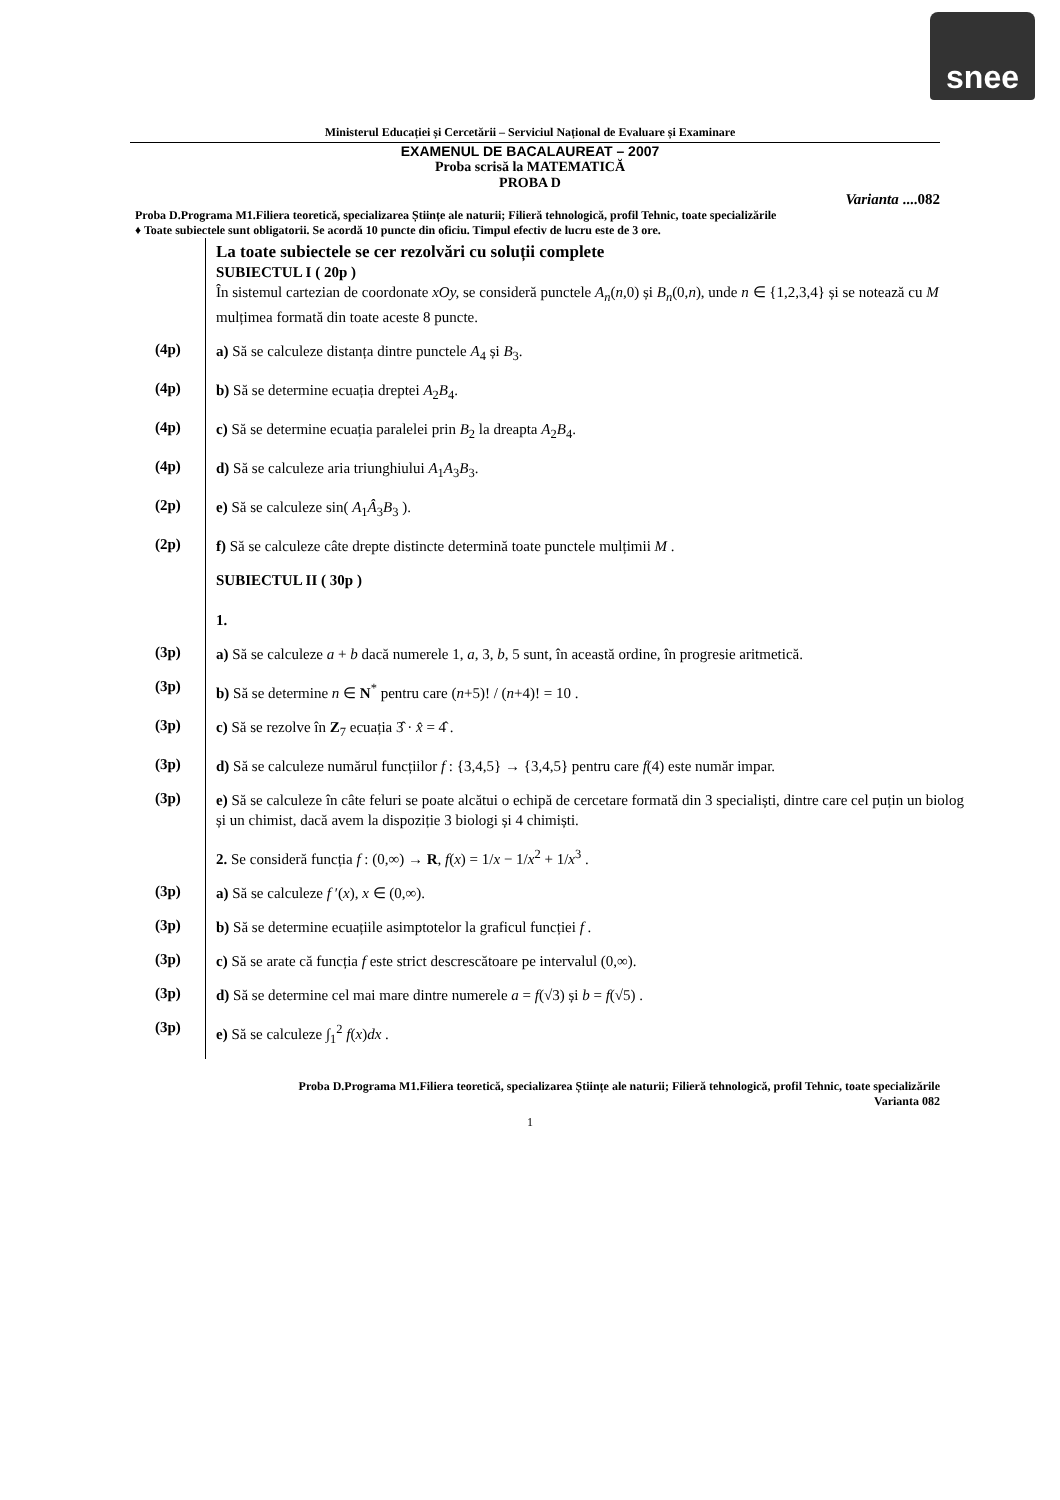snee
Ministerul Educației și Cercetării – Serviciul Național de Evaluare și Examinare
EXAMENUL DE BACALAUREAT – 2007
Proba scrisă la MATEMATICĂ
PROBA D
Varianta ....082
Proba D.Programa M1.Filiera teoretică, specializarea Științe ale naturii; Filieră tehnologică, profil Tehnic, toate specializările
♦ Toate subiectele sunt obligatorii. Se acordă 10 puncte din oficiu. Timpul efectiv de lucru este de 3 ore.
La toate subiectele se cer rezolvări cu soluții complete
SUBIECTUL I ( 20p )
În sistemul cartezian de coordonate xOy, se consideră punctele A<sub>n</sub>(n,0) și B<sub>n</sub>(0,n), unde n ∈ {1,2,3,4} și se notează cu M mulțimea formată din toate aceste 8 puncte.
(4p)
a) Să se calculeze distanța dintre punctele A<sub>4</sub> și B<sub>3</sub>.
(4p)
b) Să se determine ecuația dreptei A<sub>2</sub>B<sub>4</sub>.
(4p)
c) Să se determine ecuația paralelei prin B<sub>2</sub> la dreapta A<sub>2</sub>B<sub>4</sub>.
(4p)
d) Să se calculeze aria triunghiului A<sub>1</sub>A<sub>3</sub>B<sub>3</sub>.
(2p)
e) Să se calculeze sin( A<sub>1</sub>Â<sub>3</sub>B<sub>3</sub> ).
(2p)
f) Să se calculeze câte drepte distincte determină toate punctele mulțimii M .
SUBIECTUL II ( 30p )
1.
(3p)
a) Să se calculeze a + b dacă numerele 1, a, 3, b, 5 sunt, în această ordine, în progresie aritmetică.
(3p)
b) Să se determine n ∈ N<sup>*</sup> pentru care (n+5)! / (n+4)! = 10 .
(3p)
c) Să se rezolve în Z<sub>7</sub> ecuația 3̂ · x̂ = 4̂ .
(3p)
d) Să se calculeze numărul funcțiilor f : {3,4,5} → {3,4,5} pentru care f(4) este număr impar.
(3p)
e) Să se calculeze în câte feluri se poate alcătui o echipă de cercetare formată din 3 specialiști, dintre care cel puțin un biolog și un chimist, dacă avem la dispoziție 3 biologi și 4 chimiști.
2. Se consideră funcția f : (0,∞) → R, f(x) = 1/x − 1/x<sup>2</sup> + 1/x<sup>3</sup> .
(3p)
a) Să se calculeze f ′(x), x ∈ (0,∞).
(3p)
b) Să se determine ecuațiile asimptotelor la graficul funcției f .
(3p)
c) Să se arate că funcția f este strict descrescătoare pe intervalul (0,∞).
(3p)
d) Să se determine cel mai mare dintre numerele a = f(√3) și b = f(√5) .
(3p)
e) Să se calculeze ∫<sub>1</sub><sup>2</sup> f(x)dx .
Proba D.Programa M1.Filiera teoretică, specializarea Științe ale naturii; Filieră tehnologică, profil Tehnic, toate specializările
Varianta 082
1